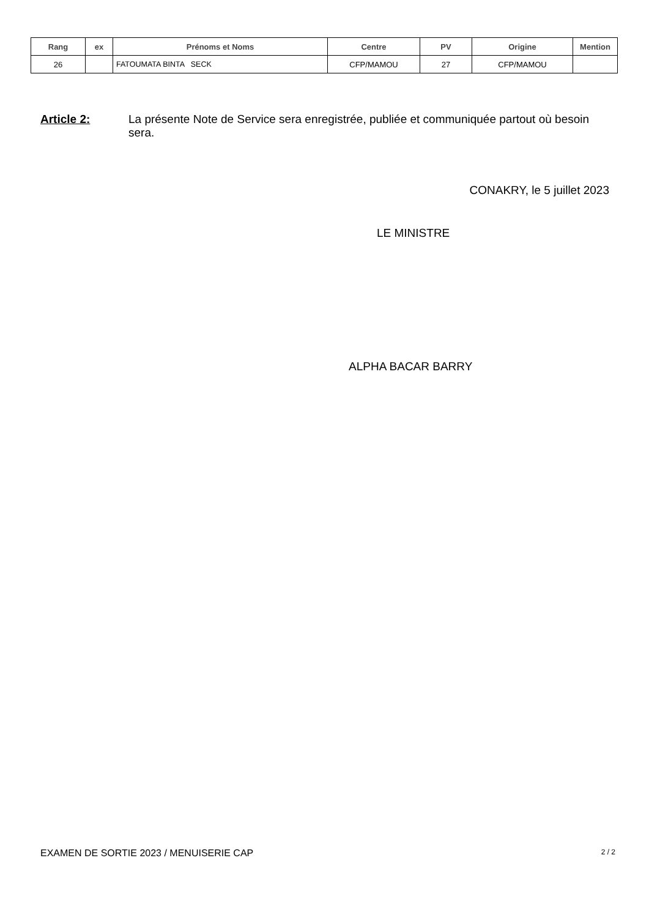| Rang | ex | Prénoms et Noms | Centre | PV | Origine | Mention |
| --- | --- | --- | --- | --- | --- | --- |
| 26 | | FATOUMATA BINTA SECK | CFP/MAMOU | 27 | CFP/MAMOU | |
Article 2: La présente Note de Service sera enregistrée, publiée et communiquée partout où besoin sera.
CONAKRY, le 5 juillet 2023
LE MINISTRE
ALPHA BACAR BARRY
EXAMEN DE SORTIE 2023 / MENUISERIE CAP 2 / 2